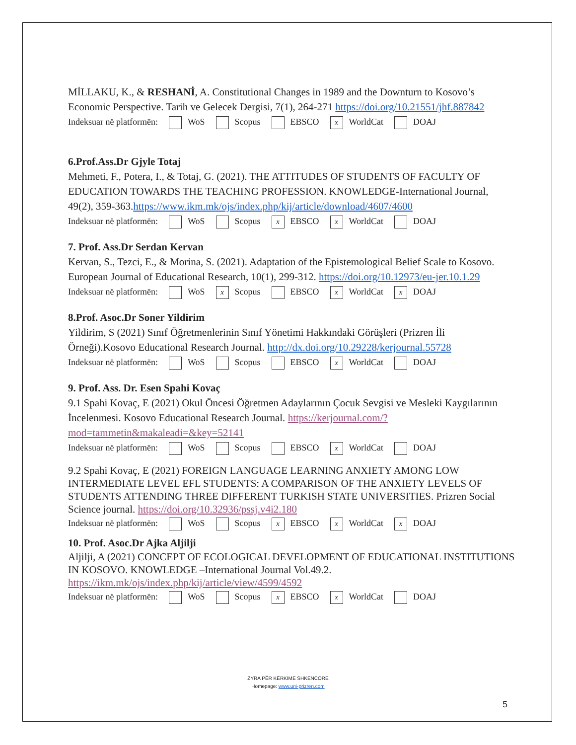MİLLAKU, K., & RESHANİ, A. Constitutional Changes in 1989 and the Downturn to Kosovo’s Economic Perspective. Tarih ve Gelecek Dergisi, 7(1), 264-271 https://doi.org/10.21551/jhf.887842
Indeksuar në platformën: WoS Scopus EBSCO x WorldCat DOAJ
6.Prof.Ass.Dr Gjyle Totaj
Mehmeti, F., Potera, I., & Totaj, G. (2021). THE ATTITUDES OF STUDENTS OF FACULTY OF EDUCATION TOWARDS THE TEACHING PROFESSION. KNOWLEDGE-International Journal, 49(2), 359-363.https://www.ikm.mk/ojs/index.php/kij/article/download/4607/4600
Indeksuar në platformën: WoS Scopus x EBSCO x WorldCat DOAJ
7. Prof. Ass.Dr Serdan Kervan
Kervan, S., Tezci, E., & Morina, S. (2021). Adaptation of the Epistemological Belief Scale to Kosovo. European Journal of Educational Research, 10(1), 299-312. https://doi.org/10.12973/eu-jer.10.1.29
Indeksuar në platformën: WoS x Scopus EBSCO x WorldCat x DOAJ
8.Prof. Asoc.Dr Soner Yildirim
Yildirim, S (2021) Sınıf Öğretmenlerinin Sınıf Yönetimi Hakkındaki Görüşleri (Prizren İli Örneği).Kosovo Educational Research Journal. http://dx.doi.org/10.29228/kerjournal.55728
Indeksuar në platformën: WoS Scopus EBSCO x WorldCat DOAJ
9. Prof. Ass. Dr. Esen Spahi Kovaç
9.1 Spahi Kovaç, E (2021) Okul Öncesi Öğretmen Adaylarının Çocuk Sevgisi ve Mesleki Kaygılarının İncelenmesi. Kosovo Educational Research Journal. https://kerjournal.com/?mod=tammetin&makaleadi=&key=52141
Indeksuar në platformën: WoS Scopus EBSCO x WorldCat DOAJ
9.2 Spahi Kovaç, E (2021) FOREIGN LANGUAGE LEARNING ANXIETY AMONG LOW INTERMEDIATE LEVEL EFL STUDENTS: A COMPARISON OF THE ANXIETY LEVELS OF STUDENTS ATTENDING THREE DIFFERENT TURKISH STATE UNIVERSITIES. Prizren Social Science journal. https://doi.org/10.32936/pssj.v4i2.180
Indeksuar në platformën: WoS Scopus x EBSCO x WorldCat x DOAJ
10. Prof. Asoc.Dr Ajka Aljilji
Aljilji, A (2021) CONCEPT OF ECOLOGICAL DEVELOPMENT OF EDUCATIONAL INSTITUTIONS IN KOSOVO. KNOWLEDGE –International Journal Vol.49.2. https://ikm.mk/ojs/index.php/kij/article/view/4599/4592
Indeksuar në platformën: WoS Scopus x EBSCO x WorldCat DOAJ
ZYRA PËR KËRKIME SHKENCORE
Homepage: www.uni-prizren.com
5